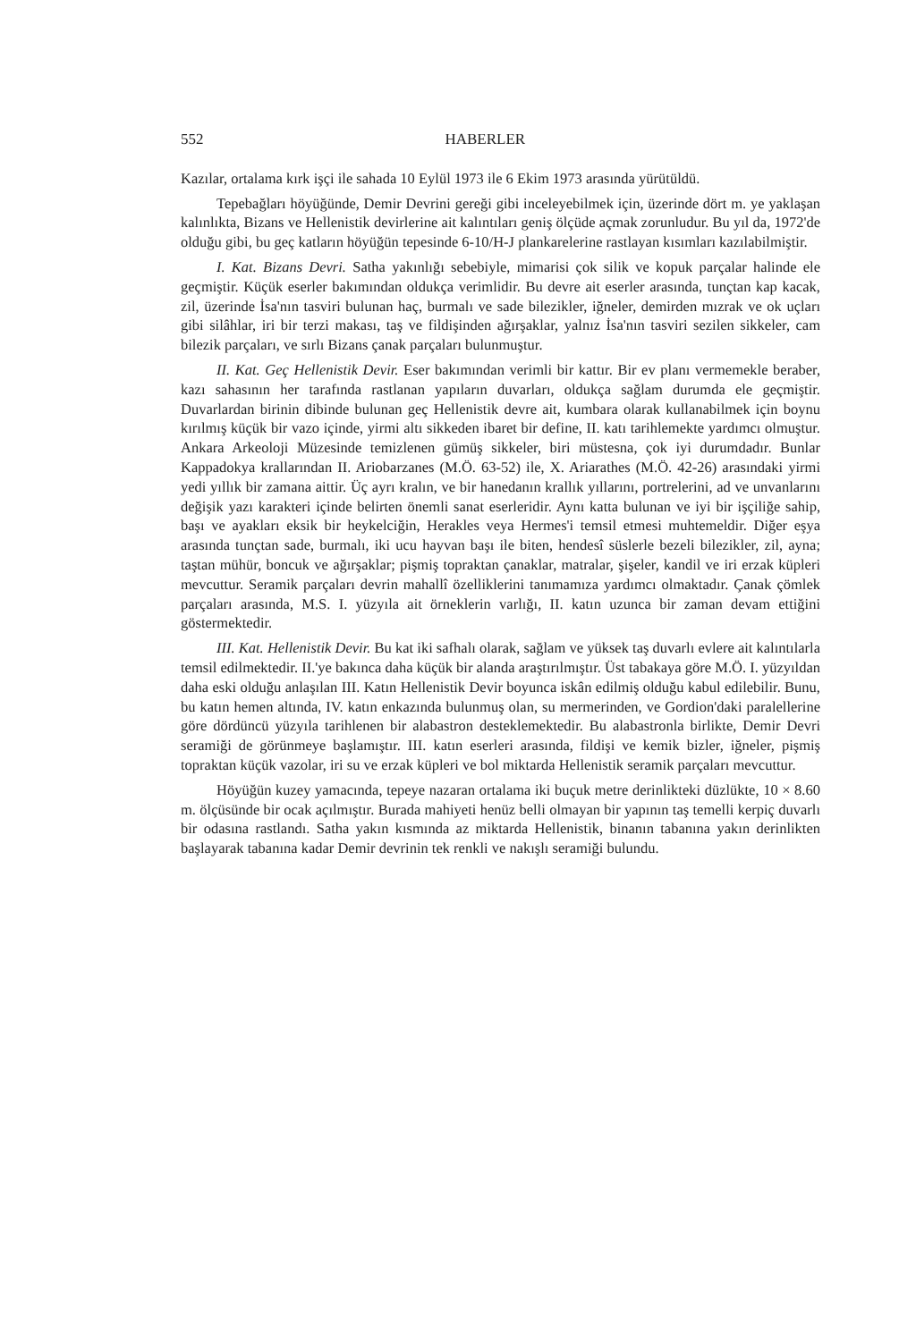552 HABERLER
Kazılar, ortalama kırk işçi ile sahada 10 Eylül 1973 ile 6 Ekim 1973 arasında yürütüldü.
Tepebağları höyüğünde, Demir Devrini gereği gibi inceleyebilmek için, üzerinde dört m. ye yaklaşan kalınlıkta, Bizans ve Hellenistik devirlerine ait kalıntıları geniş ölçüde açmak zorunludur. Bu yıl da, 1972'de olduğu gibi, bu geç katların höyüğün tepesinde 6-10/H-J plankarelerine rastlayan kısımları kazılabilmiştir.
I. Kat. Bizans Devri. Satha yakınlığı sebebiyle, mimarisi çok silik ve kopuk parçalar halinde ele geçmiştir. Küçük eserler bakımından oldukça verimlidir. Bu devre ait eserler arasında, tunçtan kap kacak, zil, üzerinde İsa'nın tasviri bulunan haç, burmalı ve sade bilezikler, iğneler, demirden mızrak ve ok uçları gibi silâhlar, iri bir terzi makası, taş ve fildişinden ağırşaklar, yalnız İsa'nın tasviri sezilen sikkeler, cam bilezik parçaları, ve sırlı Bizans çanak parçaları bulunmuştur.
II. Kat. Geç Hellenistik Devir. Eser bakımından verimli bir kattır. Bir ev planı vermemekle beraber, kazı sahasının her tarafında rastlanan yapıların duvarları, oldukça sağlam durumda ele geçmiştir. Duvarlardan birinin dibinde bulunan geç Hellenistik devre ait, kumbara olarak kullanabilmek için boynu kırılmış küçük bir vazo içinde, yirmi altı sikkeden ibaret bir define, II. katı tarihlemekte yardımcı olmuştur. Ankara Arkeoloji Müzesinde temizlenen gümüş sikkeler, biri müstesna, çok iyi durumdadır. Bunlar Kappadokya krallarından II. Ariobarzanes (M.Ö. 63-52) ile, X. Ariarathes (M.Ö. 42-26) arasındaki yirmi yedi yıllık bir zamana aittir. Üç ayrı kralın, ve bir hanedanın krallık yıllarını, portrelerini, ad ve unvanlarını değişik yazı karakteri içinde belirten önemli sanat eserleridir. Aynı katta bulunan ve iyi bir işçiliğe sahip, başı ve ayakları eksik bir heykelciğin, Herakles veya Hermes'i temsil etmesi muhtemeldir. Diğer eşya arasında tunçtan sade, burmalı, iki ucu hayvan başı ile biten, hendesî süslerle bezeli bilezikler, zil, ayna; taştan mühür, boncuk ve ağırşaklar; pişmiş topraktan çanaklar, matralar, şişeler, kandil ve iri erzak küpleri mevcuttur. Seramik parçaları devrin mahallî özelliklerini tanımamıza yardımcı olmaktadır. Çanak çömlek parçaları arasında, M.S. I. yüzyıla ait örneklerin varlığı, II. katın uzunca bir zaman devam ettiğini göstermektedir.
III. Kat. Hellenistik Devir. Bu kat iki safhalı olarak, sağlam ve yüksek taş duvarlı evlere ait kalıntılarla temsil edilmektedir. II.'ye bakınca daha küçük bir alanda araştırılmıştır. Üst tabakaya göre M.Ö. I. yüzyıldan daha eski olduğu anlaşılan III. Katın Hellenistik Devir boyunca iskân edilmiş olduğu kabul edilebilir. Bunu, bu katın hemen altında, IV. katın enkazında bulunmuş olan, su mermerinden, ve Gordion'daki paralellerine göre dördüncü yüzyıla tarihlenen bir alabastron desteklemektedir. Bu alabastronla birlikte, Demir Devri seramiği de görünmeye başlamıştır. III. katın eserleri arasında, fildişi ve kemik bizler, iğneler, pişmiş topraktan küçük vazolar, iri su ve erzak küpleri ve bol miktarda Hellenistik seramik parçaları mevcuttur.
Höyüğün kuzey yamacında, tepeye nazaran ortalama iki buçuk metre derinlikteki düzlükte, 10 × 8.60 m. ölçüsünde bir ocak açılmıştır. Burada mahiyeti henüz belli olmayan bir yapının taş temelli kerpiç duvarlı bir odasına rastlandı. Satha yakın kısmında az miktarda Hellenistik, binanın tabanına yakın derinlikten başlayarak tabanına kadar Demir devrinin tek renkli ve nakışlı seramiği bulundu.